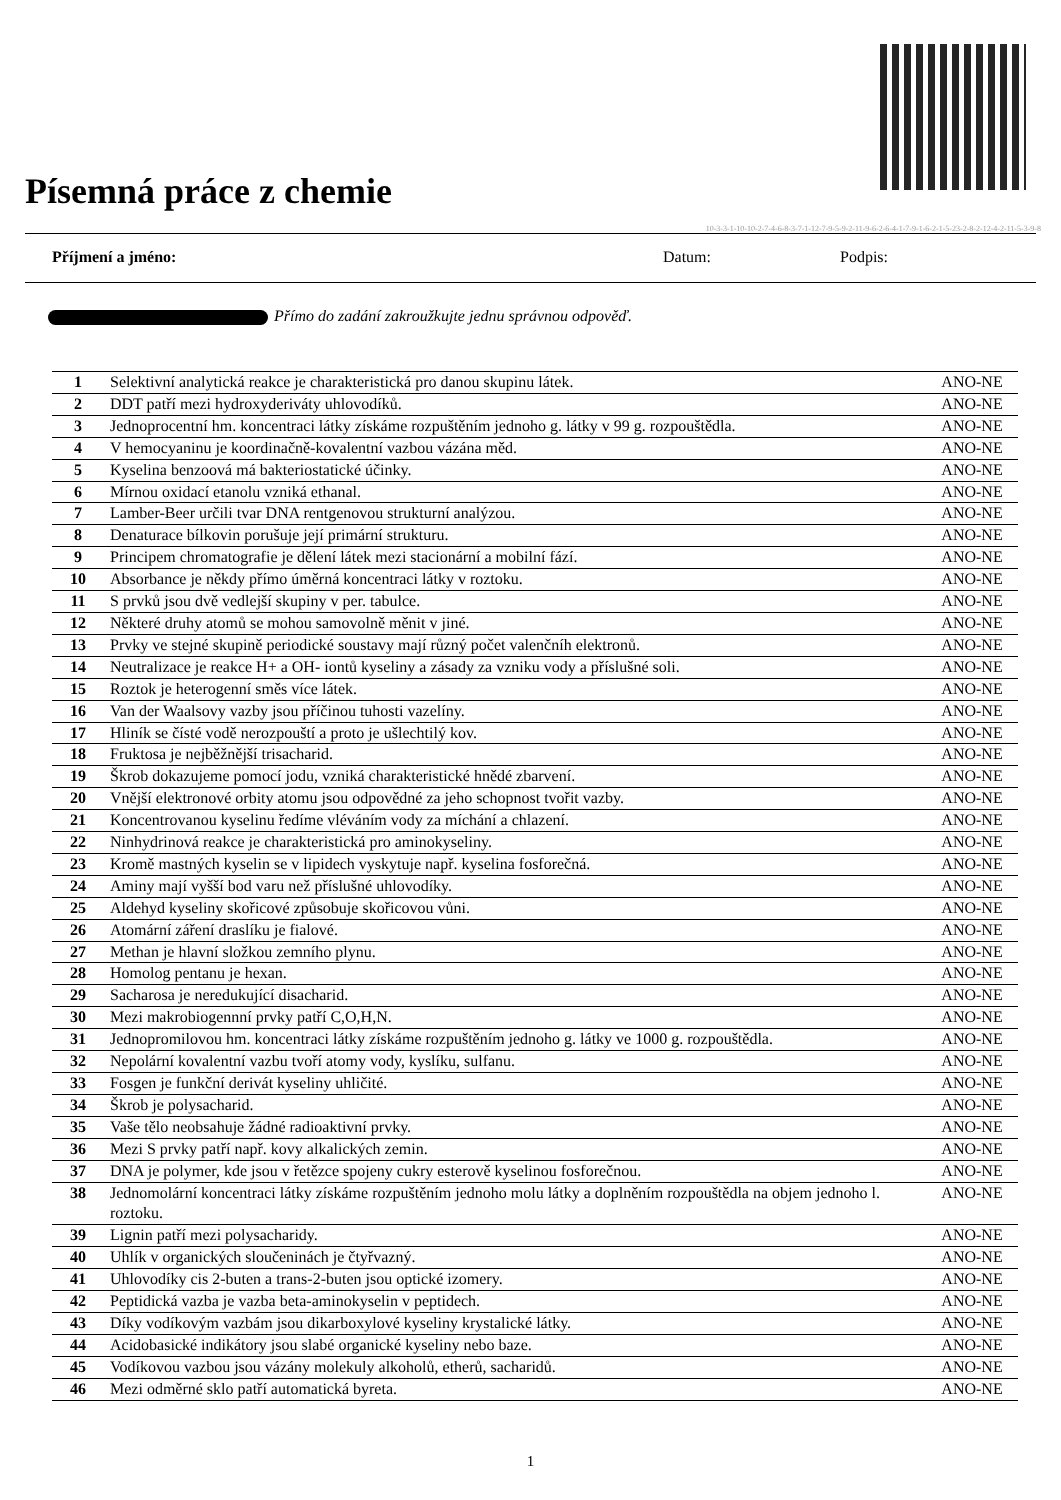Písemná práce z chemie
10-3-3-1-10-10-2-7-4-6-8-3-7-1-12-7-9-5-9-2-11-9-6-2-6-4-1-7-9-1-6-2-1-5-23-2-8-2-12-4-2-11-5-3-9-8
Příjmení a jméno: Datum: Podpis:
Přímo do zadání zakroužkujte jednu správnou odpověď.
| 1 | Selektivní analytická reakce je charakteristická pro danou skupinu látek. | ANO-NE |
| 2 | DDT patří mezi hydroxyderiváty uhlovodíků. | ANO-NE |
| 3 | Jednoprocentní hm. koncentraci látky získáme rozpuštěním jednoho g. látky v 99 g. rozpouštědla. | ANO-NE |
| 4 | V hemocyaninu je koordinačně-kovalentní vazbou vázána měd. | ANO-NE |
| 5 | Kyselina benzoová má bakteriostatické účinky. | ANO-NE |
| 6 | Mírnou oxidací etanolu vzniká ethanal. | ANO-NE |
| 7 | Lamber-Beer určili tvar DNA rentgenovou strukturní analýzou. | ANO-NE |
| 8 | Denaturace bílkovin porušuje její primární strukturu. | ANO-NE |
| 9 | Principem chromatografie je dělení látek mezi stacionární a mobilní fází. | ANO-NE |
| 10 | Absorbance je někdy přímo úměrná koncentraci látky v roztoku. | ANO-NE |
| 11 | S prvků jsou dvě vedlejší skupiny v per. tabulce. | ANO-NE |
| 12 | Některé druhy atomů se mohou samovolně měnit v jiné. | ANO-NE |
| 13 | Prvky ve stejné skupině periodické soustavy mají různý počet valenčníh elektronů. | ANO-NE |
| 14 | Neutralizace je reakce H+ a OH- iontů kyseliny a zásady za vzniku vody a příslušné soli. | ANO-NE |
| 15 | Roztok je heterogenní směs více látek. | ANO-NE |
| 16 | Van der Waalsovy vazby jsou příčinou tuhosti vazelíny. | ANO-NE |
| 17 | Hliník se čísté vodě nerozpouští a proto je ušlechtilý kov. | ANO-NE |
| 18 | Fruktosa je nejběžnější trisacharid. | ANO-NE |
| 19 | Škrob dokazujeme pomocí jodu, vzniká charakteristické hnědé zbarvení. | ANO-NE |
| 20 | Vnější elektronové orbity atomu jsou odpovědné za jeho schopnost tvořit vazby. | ANO-NE |
| 21 | Koncentrovanou kyselinu ředíme vléváním vody za míchání a chlazení. | ANO-NE |
| 22 | Ninhydrinová reakce je charakteristická pro aminokyseliny. | ANO-NE |
| 23 | Kromě mastných kyselin se v lipidech vyskytuje např. kyselina fosforečná. | ANO-NE |
| 24 | Aminy mají vyšší bod varu než příslušné uhlovodíky. | ANO-NE |
| 25 | Aldehyd kyseliny skořicové způsobuje skořicovou vůni. | ANO-NE |
| 26 | Atomární záření draslíku je fialové. | ANO-NE |
| 27 | Methan je hlavní složkou zemního plynu. | ANO-NE |
| 28 | Homolog pentanu je hexan. | ANO-NE |
| 29 | Sacharosa je neredukující disacharid. | ANO-NE |
| 30 | Mezi makrobiogennní prvky patří C,O,H,N. | ANO-NE |
| 31 | Jednopromilovou hm. koncentraci látky získáme rozpuštěním jednoho g. látky ve 1000 g. rozpouštědla. | ANO-NE |
| 32 | Nepolární kovalentní vazbu tvoří atomy vody, kyslíku, sulfanu. | ANO-NE |
| 33 | Fosgen je funkční derivát kyseliny uhličité. | ANO-NE |
| 34 | Škrob je polysacharid. | ANO-NE |
| 35 | Vaše tělo neobsahuje žádné radioaktivní prvky. | ANO-NE |
| 36 | Mezi S prvky patří např. kovy alkalických zemin. | ANO-NE |
| 37 | DNA je polymer, kde jsou v řetězce spojeny cukry esterově kyselinou fosforečnou. | ANO-NE |
| 38 | Jednomolární koncentraci látky získáme rozpuštěním jednoho molu látky a doplněním rozpouštědla na objem jednoho l. roztoku. | ANO-NE |
| 39 | Lignin patří mezi polysacharidy. | ANO-NE |
| 40 | Uhlík v organických sloučeninách je čtyřvazný. | ANO-NE |
| 41 | Uhlovodíky cis 2-buten a trans-2-buten jsou optické izomery. | ANO-NE |
| 42 | Peptidická vazba je vazba beta-aminokyselin v peptidech. | ANO-NE |
| 43 | Díky vodíkovým vazbám jsou dikarboxylové kyseliny krystalické látky. | ANO-NE |
| 44 | Acidobasické indikátory jsou slabé organické kyseliny nebo baze. | ANO-NE |
| 45 | Vodíkovou vazbou jsou vázány molekuly alkoholů, etherů, sacharidů. | ANO-NE |
| 46 | Mezi odměrné sklo patří automatická byreta. | ANO-NE |
1